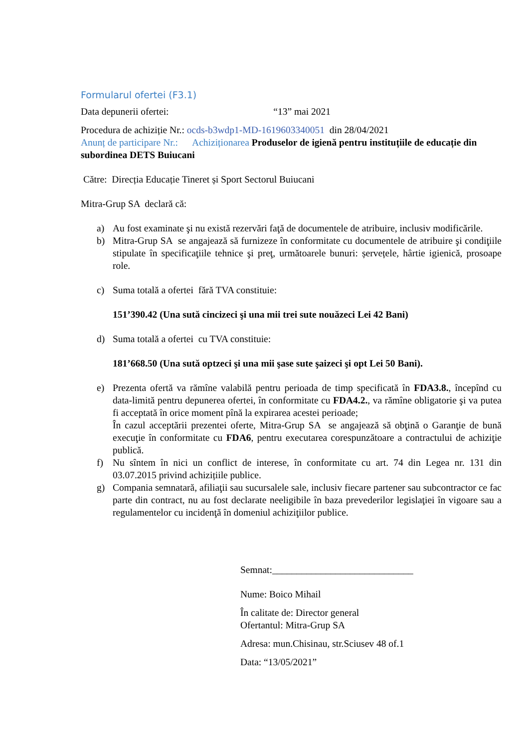Formularul ofertei (F3.1)
Data depunerii ofertei: “13” mai 2021
Procedura de achiziție Nr.: ocds-b3wdp1-MD-1619603340051 din 28/04/2021
Anunț de participare Nr.: Achiziționarea Produselor de igienă pentru instituțiile de educație din subordinea DETS Buiucani
Către: Direcția Educație Tineret și Sport Sectorul Buiucani
Mitra-Grup SA declară că:
a) Au fost examinate şi nu există rezervări faţă de documentele de atribuire, inclusiv modificările.
b) Mitra-Grup SA se angajează să furnizeze în conformitate cu documentele de atribuire şi condiţiile stipulate în specificaţiile tehnice şi preţ, următoarele bunuri: șervețele, hârtie igienică, prosoape role.
c) Suma totală a ofertei fără TVA constituie:
151’390.42 (Una sută cincizeci şi una mii trei sute nouăzeci Lei 42 Bani)
d) Suma totală a ofertei cu TVA constituie:
181’668.50 (Una sută optzeci şi una mii şase sute şaizeci şi opt Lei 50 Bani).
e) Prezenta ofertă va rămîne valabilă pentru perioada de timp specificată în FDA3.8., începînd cu data-limită pentru depunerea ofertei, în conformitate cu FDA4.2., va rămîne obligatorie şi va putea fi acceptată în orice moment pînă la expirarea acestei perioade;
În cazul acceptării prezentei oferte, Mitra-Grup SA se angajează să obţină o Garanţie de bună execuţie în conformitate cu FDA6, pentru executarea corespunzătoare a contractului de achiziţie publică.
f) Nu sîntem în nici un conflict de interese, în conformitate cu art. 74 din Legea nr. 131 din 03.07.2015 privind achizițiile publice.
g) Compania semnatară, afiliaţii sau sucursalele sale, inclusiv fiecare partener sau subcontractor ce fac parte din contract, nu au fost declarate neeligibile în baza prevederilor legislaţiei în vigoare sau a regulamentelor cu incidenţă în domeniul achiziţiilor publice.
Semnat:_____________________________
Nume: Boico Mihail
În calitate de: Director general
Ofertantul: Mitra-Grup SA
Adresa: mun.Chisinau, str.Sciusev 48 of.1
Data: “13/05/2021”